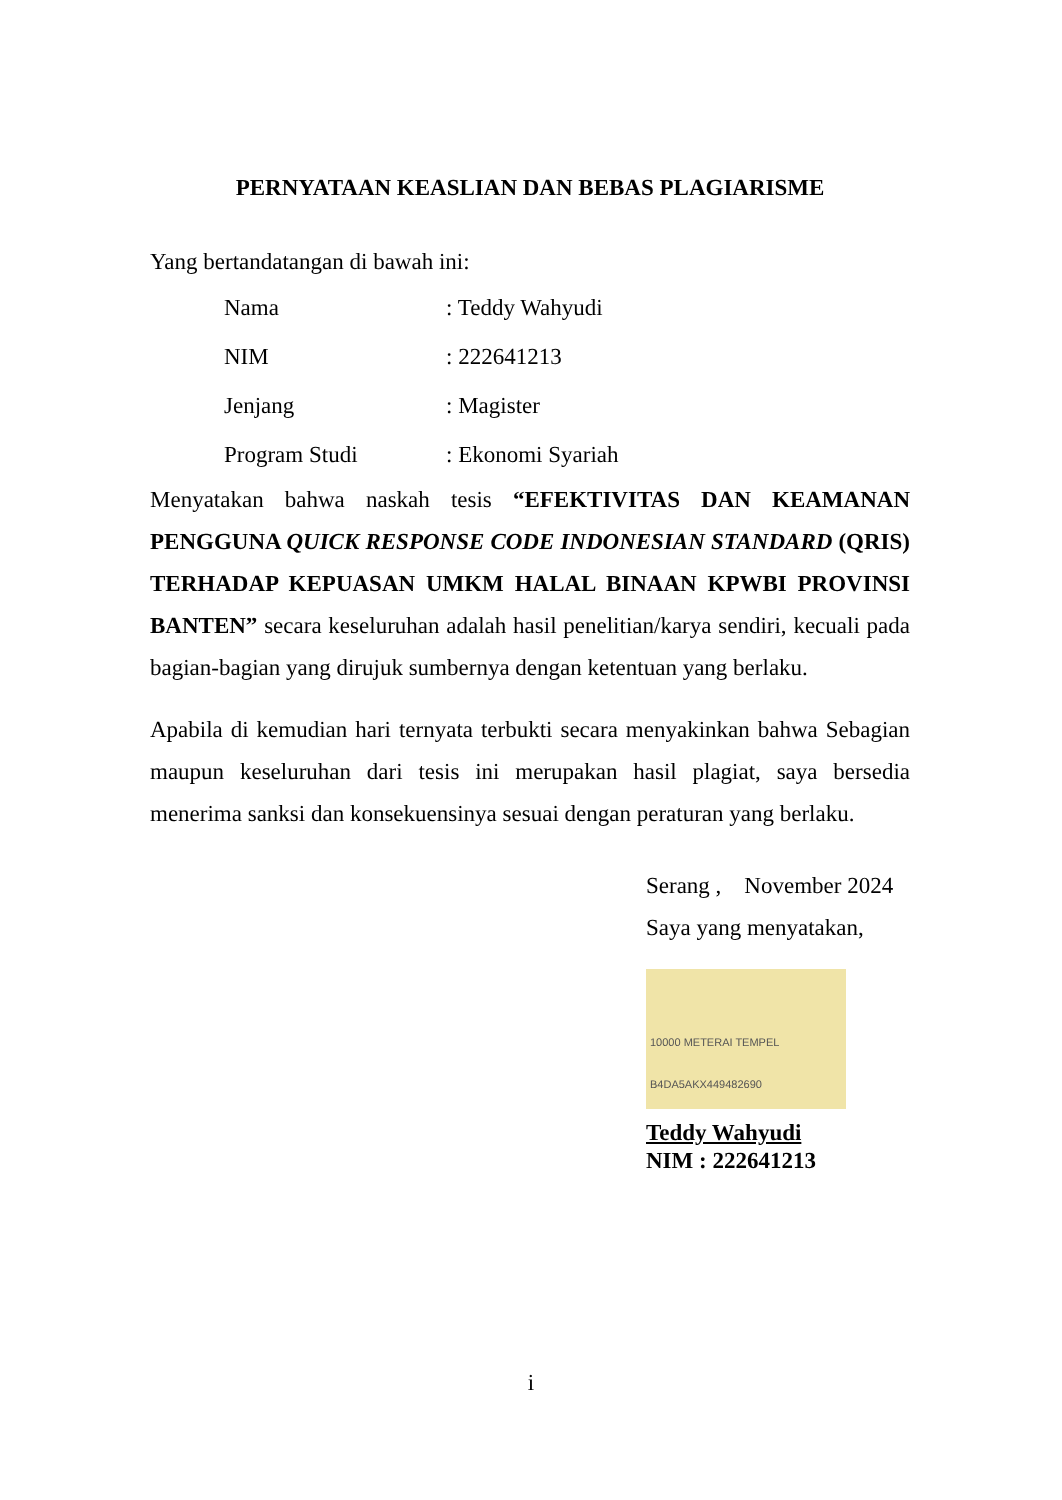PERNYATAAN KEASLIAN DAN BEBAS PLAGIARISME
Yang bertandatangan di bawah ini:
Nama: Teddy Wahyudi
NIM: 222641213
Jenjang: Magister
Program Studi: Ekonomi Syariah
Menyatakan bahwa naskah tesis “EFEKTIVITAS DAN KEAMANAN PENGGUNA QUICK RESPONSE CODE INDONESIAN STANDARD (QRIS) TERHADAP KEPUASAN UMKM HALAL BINAAN KPWBI PROVINSI BANTEN” secara keseluruhan adalah hasil penelitian/karya sendiri, kecuali pada bagian-bagian yang dirujuk sumbernya dengan ketentuan yang berlaku.
Apabila di kemudian hari ternyata terbukti secara menyakinkan bahwa Sebagian maupun keseluruhan dari tesis ini merupakan hasil plagiat, saya bersedia menerima sanksi dan konsekuensinya sesuai dengan peraturan yang berlaku.
Serang , November 2024
Saya yang menyatakan,
10000 METERAI TEMPEL
B4DA5AKX449482690
Teddy Wahyudi
NIM : 222641213
i